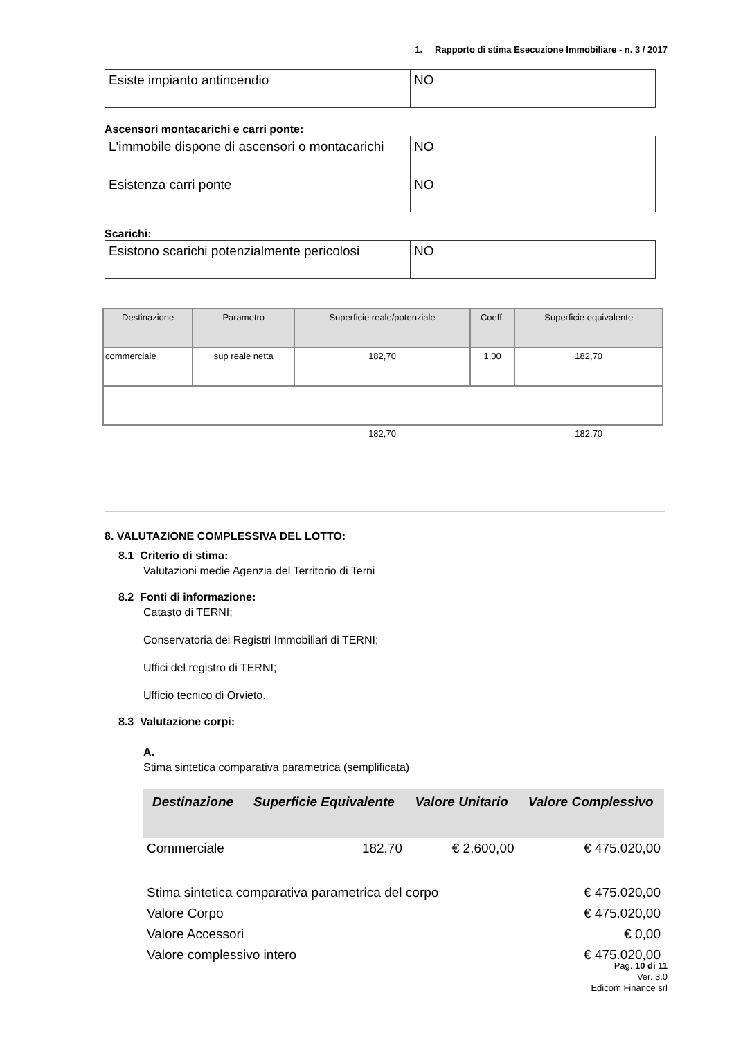1. Rapporto di stima Esecuzione Immobiliare - n. 3 / 2017
| Esiste impianto antincendio | NO |
Ascensori montacarichi e carri ponte:
| L'immobile dispone di ascensori o montacarichi | NO |
| Esistenza carri ponte | NO |
Scarichi:
| Esistono scarichi potenzialmente pericolosi | NO |
| Destinazione | Parametro | Superficie reale/potenziale | Coeff. | Superficie equivalente |
| --- | --- | --- | --- | --- |
| commerciale | sup reale netta | 182,70 | 1,00 | 182,70 |
| | | 182,70 | | 182,70 |
8. VALUTAZIONE COMPLESSIVA DEL LOTTO:
8.1 Criterio di stima:
Valutazioni medie Agenzia del Territorio di Terni
8.2 Fonti di informazione:
Catasto di TERNI;
Conservatoria dei Registri Immobiliari di TERNI;
Uffici del registro di TERNI;
Ufficio tecnico di Orvieto.
8.3 Valutazione corpi:
A.
Stima sintetica comparativa parametrica (semplificata)
| Destinazione | Superficie Equivalente | Valore Unitario | Valore Complessivo |
| --- | --- | --- | --- |
| Commerciale | 182,70 | € 2.600,00 | € 475.020,00 |
| Stima sintetica comparativa parametrica del corpo | | | € 475.020,00 |
| Valore Corpo | | | € 475.020,00 |
| Valore Accessori | | | € 0,00 |
| Valore complessivo intero | | | € 475.020,00 |
Pag. 10 di 11
Ver. 3.0
Edicom Finance srl